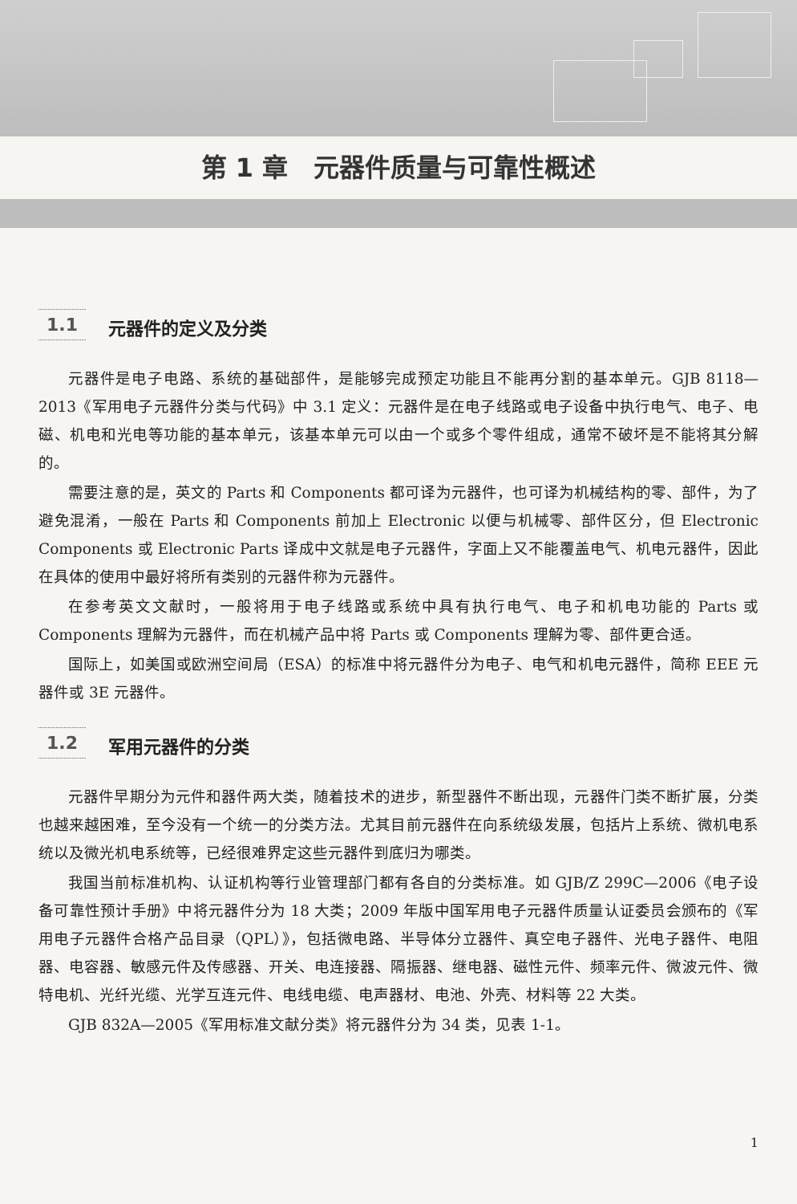第 1 章　元器件质量与可靠性概述
1.1 元器件的定义及分类
元器件是电子电路、系统的基础部件，是能够完成预定功能且不能再分割的基本单元。GJB 8118—2013《军用电子元器件分类与代码》中 3.1 定义：元器件是在电子线路或电子设备中执行电气、电子、电磁、机电和光电等功能的基本单元，该基本单元可以由一个或多个零件组成，通常不破坏是不能将其分解的。
需要注意的是，英文的 Parts 和 Components 都可译为元器件，也可译为机械结构的零、部件，为了避免混淆，一般在 Parts 和 Components 前加上 Electronic 以便与机械零、部件区分，但 Electronic Components 或 Electronic Parts 译成中文就是电子元器件，字面上又不能覆盖电气、机电元器件，因此在具体的使用中最好将所有类别的元器件称为元器件。
在参考英文文献时，一般将用于电子线路或系统中具有执行电气、电子和机电功能的 Parts 或 Components 理解为元器件，而在机械产品中将 Parts 或 Components 理解为零、部件更合适。
国际上，如美国或欧洲空间局（ESA）的标准中将元器件分为电子、电气和机电元器件，简称 EEE 元器件或 3E 元器件。
1.2 军用元器件的分类
元器件早期分为元件和器件两大类，随着技术的进步，新型器件不断出现，元器件门类不断扩展，分类也越来越困难，至今没有一个统一的分类方法。尤其目前元器件在向系统级发展，包括片上系统、微机电系统以及微光机电系统等，已经很难界定这些元器件到底归为哪类。
我国当前标准机构、认证机构等行业管理部门都有各自的分类标准。如 GJB/Z 299C—2006《电子设备可靠性预计手册》中将元器件分为 18 大类；2009 年版中国军用电子元器件质量认证委员会颁布的《军用电子元器件合格产品目录（QPL）》，包括微电路、半导体分立器件、真空电子器件、光电子器件、电阻器、电容器、敏感元件及传感器、开关、电连接器、隔振器、继电器、磁性元件、频率元件、微波元件、微特电机、光纤光缆、光学互连元件、电线电缆、电声器材、电池、外壳、材料等 22 大类。
GJB 832A—2005《军用标准文献分类》将元器件分为 34 类，见表 1-1。
1